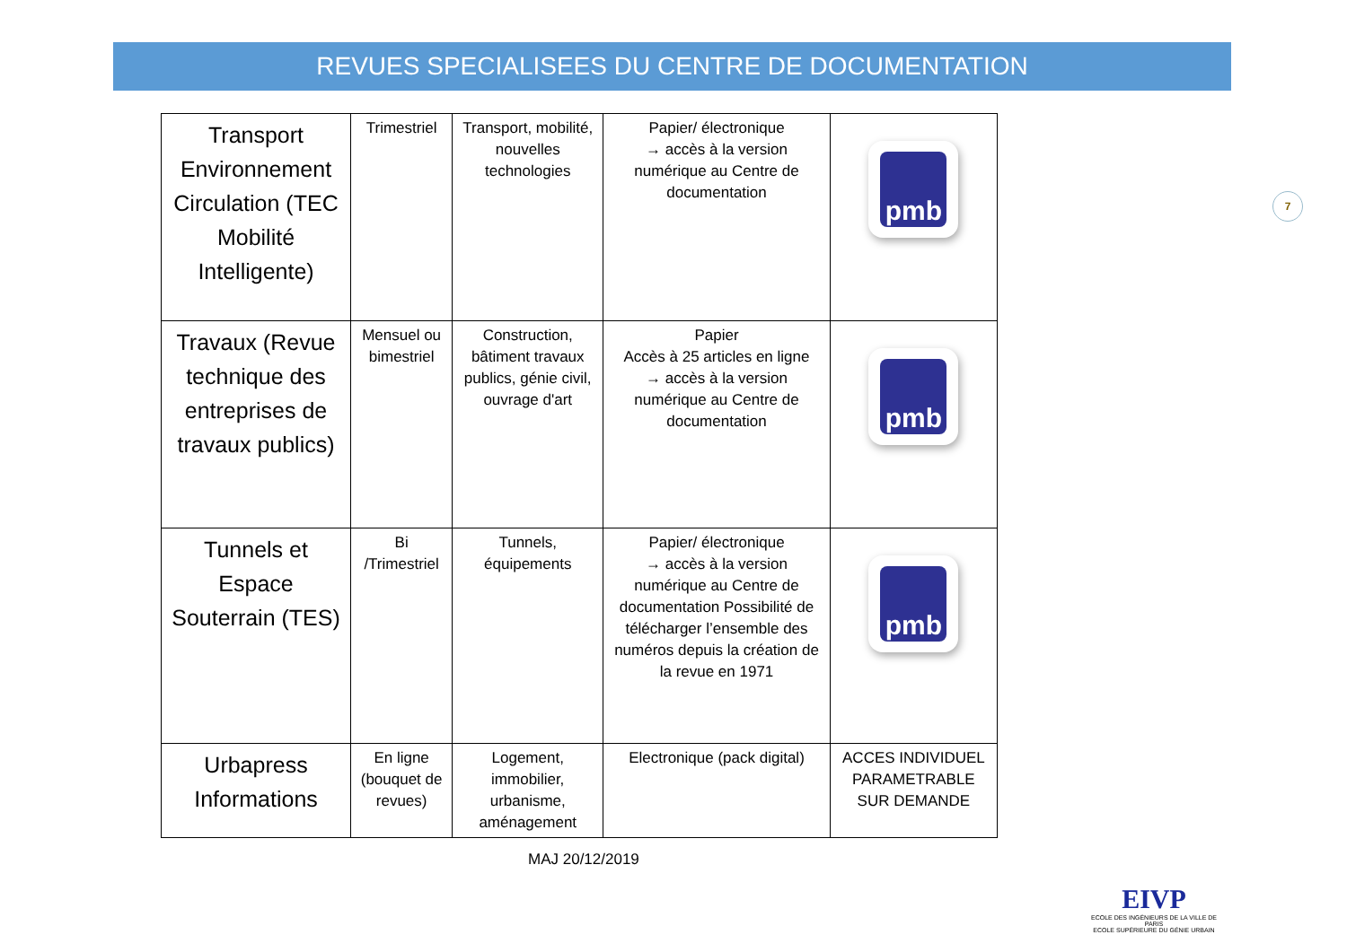REVUES SPECIALISEES DU CENTRE DE DOCUMENTATION
| Transport Environnement Circulation (TEC Mobilité Intelligente) | Trimestriel | Transport, mobilité, nouvelles technologies | Papier/ électronique → accès à la version numérique au Centre de documentation | pmb |
| Travaux (Revue technique des entreprises de travaux publics) | Mensuel ou bimestriel | Construction, bâtiment travaux publics, génie civil, ouvrage d'art | Papier Accès à 25 articles en ligne → accès à la version numérique au Centre de documentation | pmb |
| Tunnels et Espace Souterrain (TES) | Bi /Trimestriel | Tunnels, équipements | Papier/ électronique → accès à la version numérique au Centre de documentation Possibilité de télécharger l’ensemble des numéros depuis la création de la revue en 1971 | pmb |
| Urbapress Informations | En ligne (bouquet de revues) | Logement, immobilier, urbanisme, aménagement | Electronique (pack digital) | ACCES INDIVIDUEL PARAMETRABLE SUR DEMANDE |
MAJ 20/12/2019
7
EIVP
ECOLE DES INGÉNIEURS DE LA VILLE DE PARIS
ECOLE SUPÉRIEURE DU GÉNIE URBAIN